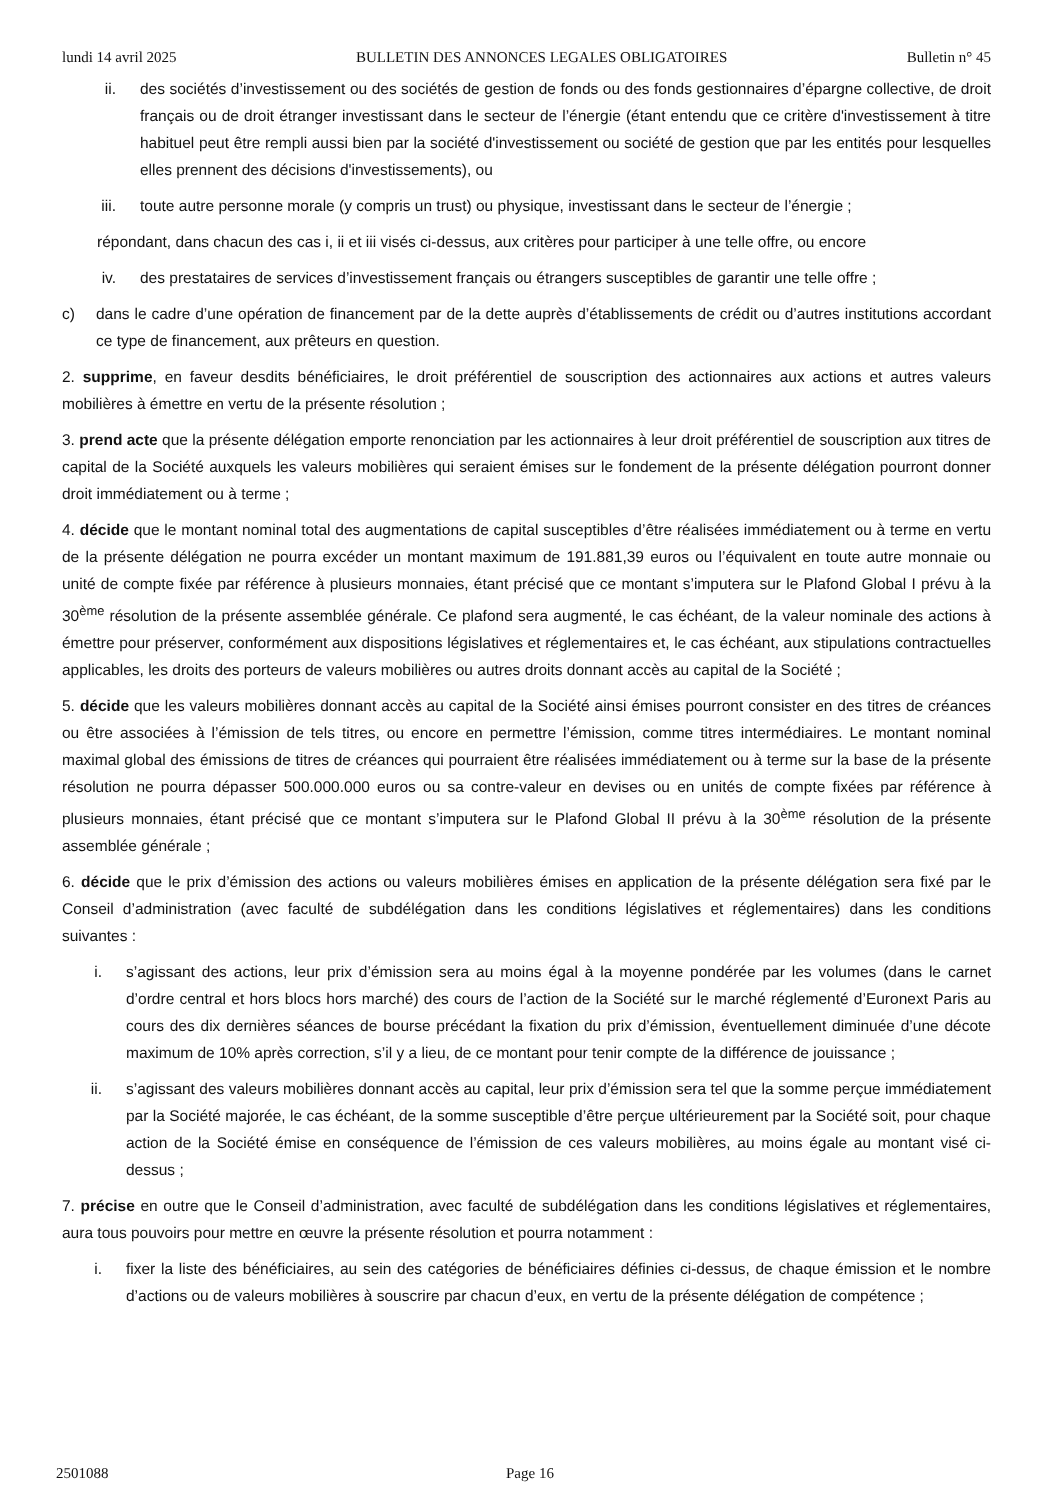lundi 14 avril 2025 BULLETIN DES ANNONCES LEGALES OBLIGATOIRES Bulletin n° 45
ii. des sociétés d’investissement ou des sociétés de gestion de fonds ou des fonds gestionnaires d’épargne collective, de droit français ou de droit étranger investissant dans le secteur de l’énergie (étant entendu que ce critère d'investissement à titre habituel peut être rempli aussi bien par la société d'investissement ou société de gestion que par les entités pour lesquelles elles prennent des décisions d'investissements), ou
iii. toute autre personne morale (y compris un trust) ou physique, investissant dans le secteur de l’énergie ;
répondant, dans chacun des cas i, ii et iii visés ci-dessus, aux critères pour participer à une telle offre, ou encore
iv. des prestataires de services d’investissement français ou étrangers susceptibles de garantir une telle offre ;
c) dans le cadre d’une opération de financement par de la dette auprès d’établissements de crédit ou d’autres institutions accordant ce type de financement, aux prêteurs en question.
2. supprime, en faveur desdits bénéficiaires, le droit préférentiel de souscription des actionnaires aux actions et autres valeurs mobilières à émettre en vertu de la présente résolution ;
3. prend acte que la présente délégation emporte renonciation par les actionnaires à leur droit préférentiel de souscription aux titres de capital de la Société auxquels les valeurs mobilières qui seraient émises sur le fondement de la présente délégation pourront donner droit immédiatement ou à terme ;
4. décide que le montant nominal total des augmentations de capital susceptibles d’être réalisées immédiatement ou à terme en vertu de la présente délégation ne pourra excéder un montant maximum de 191.881,39 euros ou l’équivalent en toute autre monnaie ou unité de compte fixée par référence à plusieurs monnaies, étant précisé que ce montant s’imputera sur le Plafond Global I prévu à la 30<sup>ème</sup> résolution de la présente assemblée générale. Ce plafond sera augmenté, le cas échéant, de la valeur nominale des actions à émettre pour préserver, conformément aux dispositions législatives et réglementaires et, le cas échéant, aux stipulations contractuelles applicables, les droits des porteurs de valeurs mobilières ou autres droits donnant accès au capital de la Société ;
5. décide que les valeurs mobilières donnant accès au capital de la Société ainsi émises pourront consister en des titres de créances ou être associées à l’émission de tels titres, ou encore en permettre l’émission, comme titres intermédiaires. Le montant nominal maximal global des émissions de titres de créances qui pourraient être réalisées immédiatement ou à terme sur la base de la présente résolution ne pourra dépasser 500.000.000 euros ou sa contre-valeur en devises ou en unités de compte fixées par référence à plusieurs monnaies, étant précisé que ce montant s’imputera sur le Plafond Global II prévu à la 30<sup>ème</sup> résolution de la présente assemblée générale ;
6. décide que le prix d’émission des actions ou valeurs mobilières émises en application de la présente délégation sera fixé par le Conseil d’administration (avec faculté de subdélégation dans les conditions législatives et réglementaires) dans les conditions suivantes :
i. s’agissant des actions, leur prix d’émission sera au moins égal à la moyenne pondérée par les volumes (dans le carnet d’ordre central et hors blocs hors marché) des cours de l’action de la Société sur le marché réglementé d’Euronext Paris au cours des dix dernières séances de bourse précédant la fixation du prix d’émission, éventuellement diminuée d’une décote maximum de 10% après correction, s’il y a lieu, de ce montant pour tenir compte de la différence de jouissance ;
ii. s’agissant des valeurs mobilières donnant accès au capital, leur prix d’émission sera tel que la somme perçue immédiatement par la Société majorée, le cas échéant, de la somme susceptible d’être perçue ultérieurement par la Société soit, pour chaque action de la Société émise en conséquence de l’émission de ces valeurs mobilières, au moins égale au montant visé ci-dessus ;
7. précise en outre que le Conseil d’administration, avec faculté de subdélégation dans les conditions législatives et réglementaires, aura tous pouvoirs pour mettre en œuvre la présente résolution et pourra notamment :
i. fixer la liste des bénéficiaires, au sein des catégories de bénéficiaires définies ci-dessus, de chaque émission et le nombre d’actions ou de valeurs mobilières à souscrire par chacun d’eux, en vertu de la présente délégation de compétence ;
2501088 Page 16